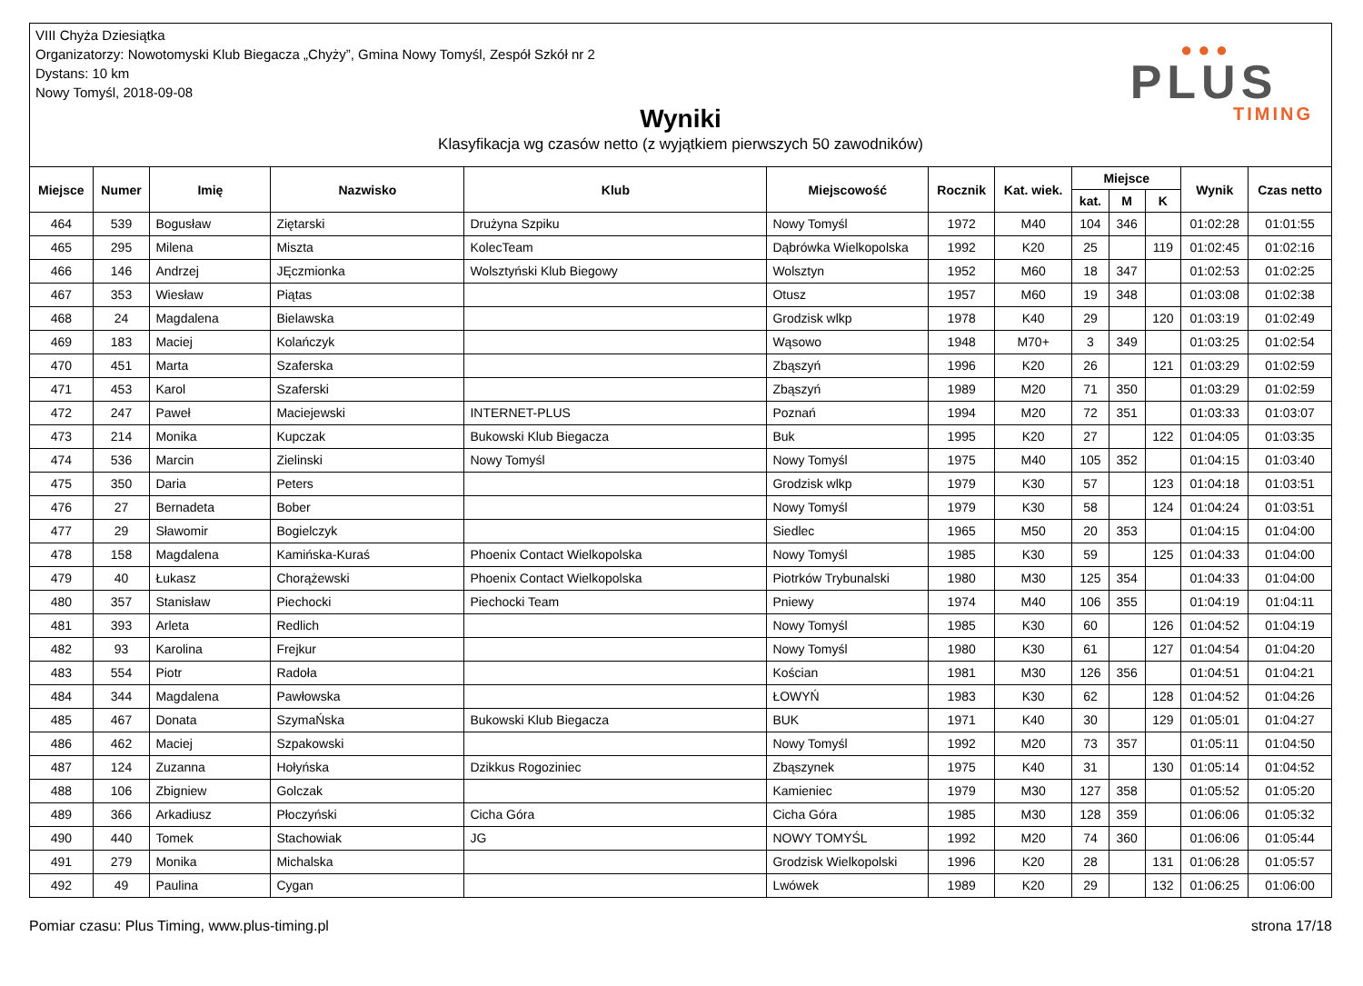VIII Chyża Dziesiątka
Organizatorzy: Nowotomyski Klub Biegacza „Chyży”, Gmina Nowy Tomyśl, Zespół Szkół nr 2
Dystans: 10 km
Nowy Tomyśl, 2018-09-08
Wyniki
Klasyfikacja wg czasów netto (z wyjątkiem pierwszych 50 zawodników)
● ● ●
PLUS
TIMING
| Miejsce | Numer | Imię | Nazwisko | Klub | Miejscowość | Rocznik | Kat. wiek. | Miejsce | | | Wynik | Czas netto |
| --- | --- | --- | --- | --- | --- | --- | --- | --- | --- | --- | --- | --- |
| | | | | | | | | kat. | M | K | | |
| 464 | 539 | Bogusław | Ziętarski | Drużyna Szpiku | Nowy Tomyśl | 1972 | M40 | 104 | 346 | | 01:02:28 | 01:01:55 |
| 465 | 295 | Milena | Miszta | KolecTeam | Dąbrówka Wielkopolska | 1992 | K20 | 25 | | 119 | 01:02:45 | 01:02:16 |
| 466 | 146 | Andrzej | JĘczmionka | Wolsztyński Klub Biegowy | Wolsztyn | 1952 | M60 | 18 | 347 | | 01:02:53 | 01:02:25 |
| 467 | 353 | Wiesław | Piątas | | Otusz | 1957 | M60 | 19 | 348 | | 01:03:08 | 01:02:38 |
| 468 | 24 | Magdalena | Bielawska | | Grodzisk wlkp | 1978 | K40 | 29 | | 120 | 01:03:19 | 01:02:49 |
| 469 | 183 | Maciej | Kolańczyk | | Wąsowo | 1948 | M70+ | 3 | 349 | | 01:03:25 | 01:02:54 |
| 470 | 451 | Marta | Szaferska | | Zbąszyń | 1996 | K20 | 26 | | 121 | 01:03:29 | 01:02:59 |
| 471 | 453 | Karol | Szaferski | | Zbąszyń | 1989 | M20 | 71 | 350 | | 01:03:29 | 01:02:59 |
| 472 | 247 | Paweł | Maciejewski | INTERNET-PLUS | Poznań | 1994 | M20 | 72 | 351 | | 01:03:33 | 01:03:07 |
| 473 | 214 | Monika | Kupczak | Bukowski Klub Biegacza | Buk | 1995 | K20 | 27 | | 122 | 01:04:05 | 01:03:35 |
| 474 | 536 | Marcin | Zielinski | Nowy Tomyśl | Nowy Tomyśl | 1975 | M40 | 105 | 352 | | 01:04:15 | 01:03:40 |
| 475 | 350 | Daria | Peters | | Grodzisk wlkp | 1979 | K30 | 57 | | 123 | 01:04:18 | 01:03:51 |
| 476 | 27 | Bernadeta | Bober | | Nowy Tomyśl | 1979 | K30 | 58 | | 124 | 01:04:24 | 01:03:51 |
| 477 | 29 | Sławomir | Bogielczyk | | Siedlec | 1965 | M50 | 20 | 353 | | 01:04:15 | 01:04:00 |
| 478 | 158 | Magdalena | Kamińska-Kuraś | Phoenix Contact Wielkopolska | Nowy Tomyśl | 1985 | K30 | 59 | | 125 | 01:04:33 | 01:04:00 |
| 479 | 40 | Łukasz | Chorążewski | Phoenix Contact Wielkopolska | Piotrków Trybunalski | 1980 | M30 | 125 | 354 | | 01:04:33 | 01:04:00 |
| 480 | 357 | Stanisław | Piechocki | Piechocki Team | Pniewy | 1974 | M40 | 106 | 355 | | 01:04:19 | 01:04:11 |
| 481 | 393 | Arleta | Redlich | | Nowy Tomyśl | 1985 | K30 | 60 | | 126 | 01:04:52 | 01:04:19 |
| 482 | 93 | Karolina | Frejkur | | Nowy Tomyśl | 1980 | K30 | 61 | | 127 | 01:04:54 | 01:04:20 |
| 483 | 554 | Piotr | Radoła | | Kościan | 1981 | M30 | 126 | 356 | | 01:04:51 | 01:04:21 |
| 484 | 344 | Magdalena | Pawłowska | | ŁOWYŃ | 1983 | K30 | 62 | | 128 | 01:04:52 | 01:04:26 |
| 485 | 467 | Donata | SzymaŃska | Bukowski Klub Biegacza | BUK | 1971 | K40 | 30 | | 129 | 01:05:01 | 01:04:27 |
| 486 | 462 | Maciej | Szpakowski | | Nowy Tomyśl | 1992 | M20 | 73 | 357 | | 01:05:11 | 01:04:50 |
| 487 | 124 | Zuzanna | Hołyńska | Dzikkus Rogoziniec | Zbąszynek | 1975 | K40 | 31 | | 130 | 01:05:14 | 01:04:52 |
| 488 | 106 | Zbigniew | Golczak | | Kamieniec | 1979 | M30 | 127 | 358 | | 01:05:52 | 01:05:20 |
| 489 | 366 | Arkadiusz | Płoczyński | Cicha Góra | Cicha Góra | 1985 | M30 | 128 | 359 | | 01:06:06 | 01:05:32 |
| 490 | 440 | Tomek | Stachowiak | JG | NOWY TOMYŚL | 1992 | M20 | 74 | 360 | | 01:06:06 | 01:05:44 |
| 491 | 279 | Monika | Michalska | | Grodzisk Wielkopolski | 1996 | K20 | 28 | | 131 | 01:06:28 | 01:05:57 |
| 492 | 49 | Paulina | Cygan | | Lwówek | 1989 | K20 | 29 | | 132 | 01:06:25 | 01:06:00 |
Pomiar czasu: Plus Timing, www.plus-timing.pl strona 17/18